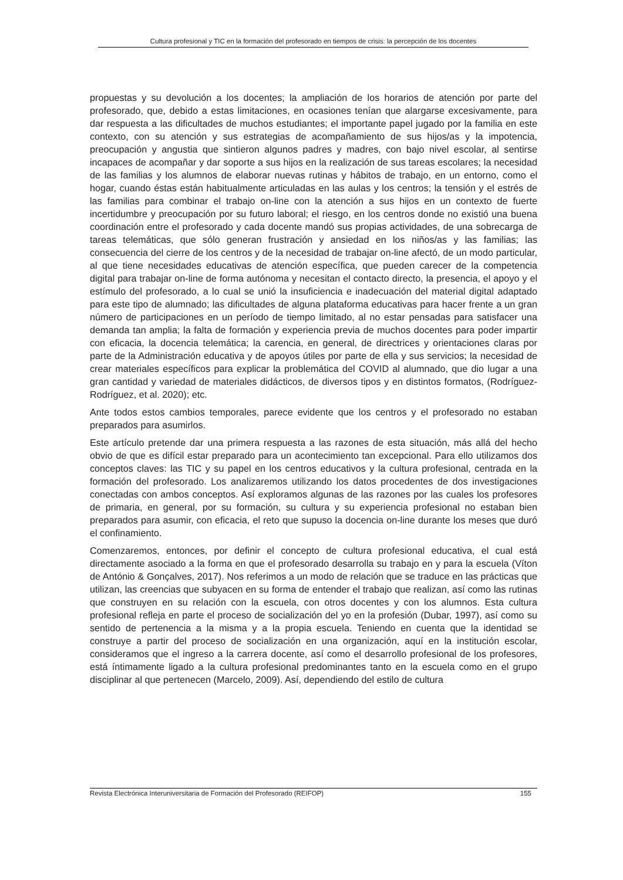Cultura profesional y TIC en la formación del profesorado en tiempos de crisis: la percepción de los docentes
propuestas y su devolución a los docentes; la ampliación de los horarios de atención por parte del profesorado, que, debido a estas limitaciones, en ocasiones tenían que alargarse excesivamente, para dar respuesta a las dificultades de muchos estudiantes; el importante papel jugado por la familia en este contexto, con su atención y sus estrategias de acompañamiento de sus hijos/as y la impotencia, preocupación y angustia que sintieron algunos padres y madres, con bajo nivel escolar, al sentirse incapaces de acompañar y dar soporte a sus hijos en la realización de sus tareas escolares; la necesidad de las familias y los alumnos de elaborar nuevas rutinas y hábitos de trabajo, en un entorno, como el hogar, cuando éstas están habitualmente articuladas en las aulas y los centros; la tensión y el estrés de las familias para combinar el trabajo on-line con la atención a sus hijos en un contexto de fuerte incertidumbre y preocupación por su futuro laboral; el riesgo, en los centros donde no existió una buena coordinación entre el profesorado y cada docente mandó sus propias actividades, de una sobrecarga de tareas telemáticas, que sólo generan frustración y ansiedad en los niños/as y las familias; las consecuencia del cierre de los centros y de la necesidad de trabajar on-line afectó, de un modo particular, al que tiene necesidades educativas de atención específica, que pueden carecer de la competencia digital para trabajar on-line de forma autónoma y necesitan el contacto directo, la presencia, el apoyo y el estímulo del profesorado, a lo cual se unió la insuficiencia e inadecuación del material digital adaptado para este tipo de alumnado; las dificultades de alguna plataforma educativas para hacer frente a un gran número de participaciones en un período de tiempo limitado, al no estar pensadas para satisfacer una demanda tan amplia; la falta de formación y experiencia previa de muchos docentes para poder impartir con eficacia, la docencia telemática; la carencia, en general, de directrices y orientaciones claras por parte de la Administración educativa y de apoyos útiles por parte de ella y sus servicios; la necesidad de crear materiales específicos para explicar la problemática del COVID al alumnado, que dio lugar a una gran cantidad y variedad de materiales didácticos, de diversos tipos y en distintos formatos, (Rodríguez-Rodríguez, et al. 2020); etc.
Ante todos estos cambios temporales, parece evidente que los centros y el profesorado no estaban preparados para asumirlos.
Este artículo pretende dar una primera respuesta a las razones de esta situación, más allá del hecho obvio de que es difícil estar preparado para un acontecimiento tan excepcional. Para ello utilizamos dos conceptos claves: las TIC y su papel en los centros educativos y la cultura profesional, centrada en la formación del profesorado. Los analizaremos utilizando los datos procedentes de dos investigaciones conectadas con ambos conceptos. Así exploramos algunas de las razones por las cuales los profesores de primaria, en general, por su formación, su cultura y su experiencia profesional no estaban bien preparados para asumir, con eficacia, el reto que supuso la docencia on-line durante los meses que duró el confinamiento.
Comenzaremos, entonces, por definir el concepto de cultura profesional educativa, el cual está directamente asociado a la forma en que el profesorado desarrolla su trabajo en y para la escuela (Víton de António & Gonçalves, 2017). Nos referimos a un modo de relación que se traduce en las prácticas que utilizan, las creencias que subyacen en su forma de entender el trabajo que realizan, así como las rutinas que construyen en su relación con la escuela, con otros docentes y con los alumnos. Esta cultura profesional refleja en parte el proceso de socialización del yo en la profesión (Dubar, 1997), así como su sentido de pertenencia a la misma y a la propia escuela. Teniendo en cuenta que la identidad se construye a partir del proceso de socialización en una organización, aquí en la institución escolar, consideramos que el ingreso a la carrera docente, así como el desarrollo profesional de los profesores, está íntimamente ligado a la cultura profesional predominantes tanto en la escuela como en el grupo disciplinar al que pertenecen (Marcelo, 2009). Así, dependiendo del estilo de cultura
Revista Electrónica Interuniversitaria de Formación del Profesorado (REIFOP) 155